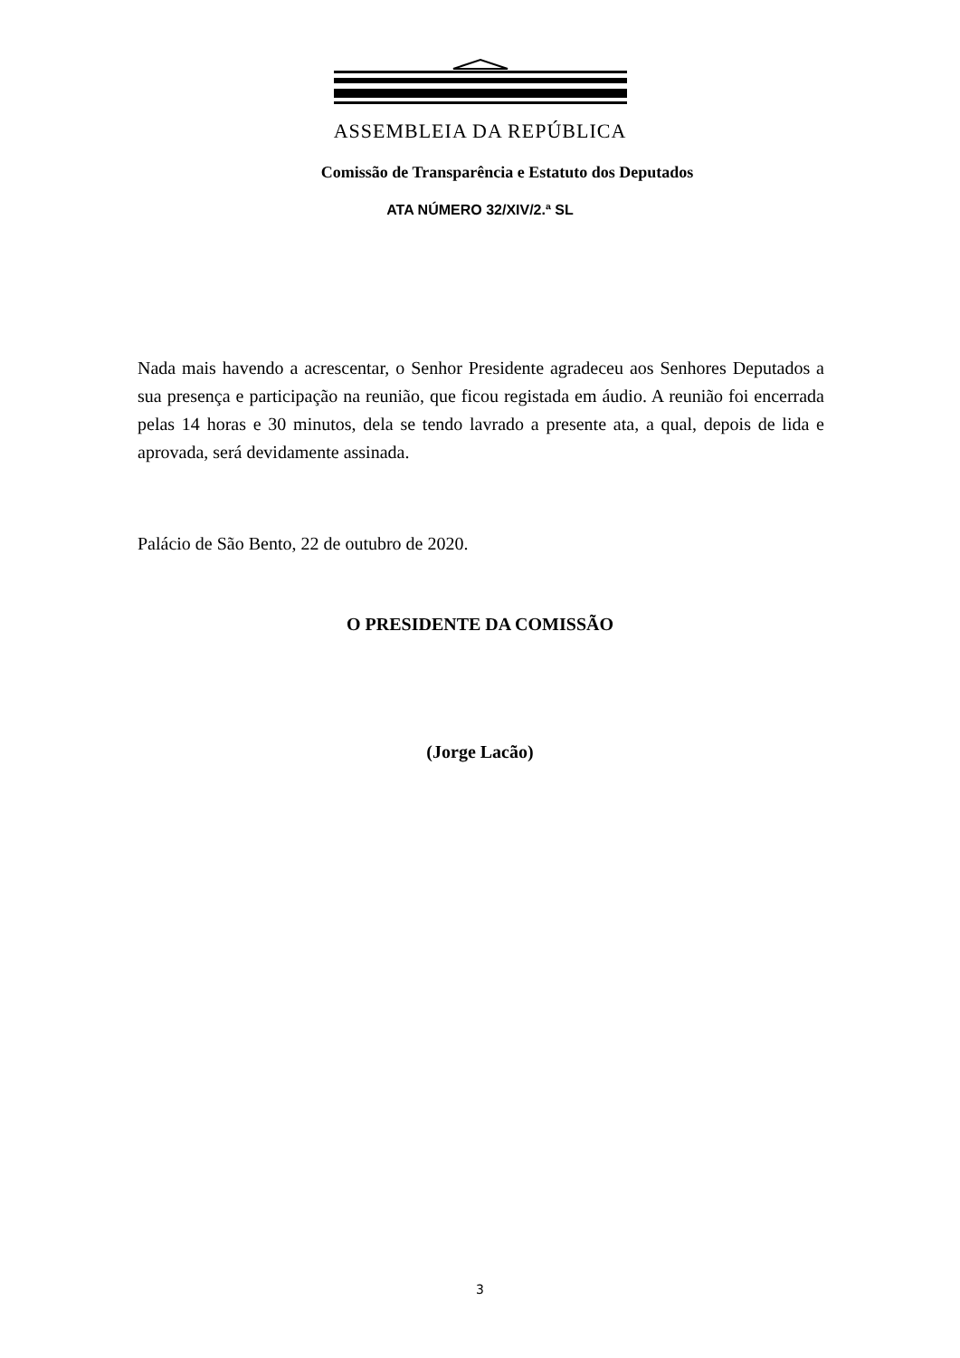ASSEMBLEIA DA REPÚBLICA
Comissão de Transparência e Estatuto dos Deputados
ATA NÚMERO 32/XIV/2.ª SL
Nada mais havendo a acrescentar, o Senhor Presidente agradeceu aos Senhores Deputados a sua presença e participação na reunião, que ficou registada em áudio. A reunião foi encerrada pelas 14 horas e 30 minutos, dela se tendo lavrado a presente ata, a qual, depois de lida e aprovada, será devidamente assinada.
Palácio de São Bento, 22 de outubro de 2020.
O PRESIDENTE DA COMISSÃO
(Jorge Lacão)
3